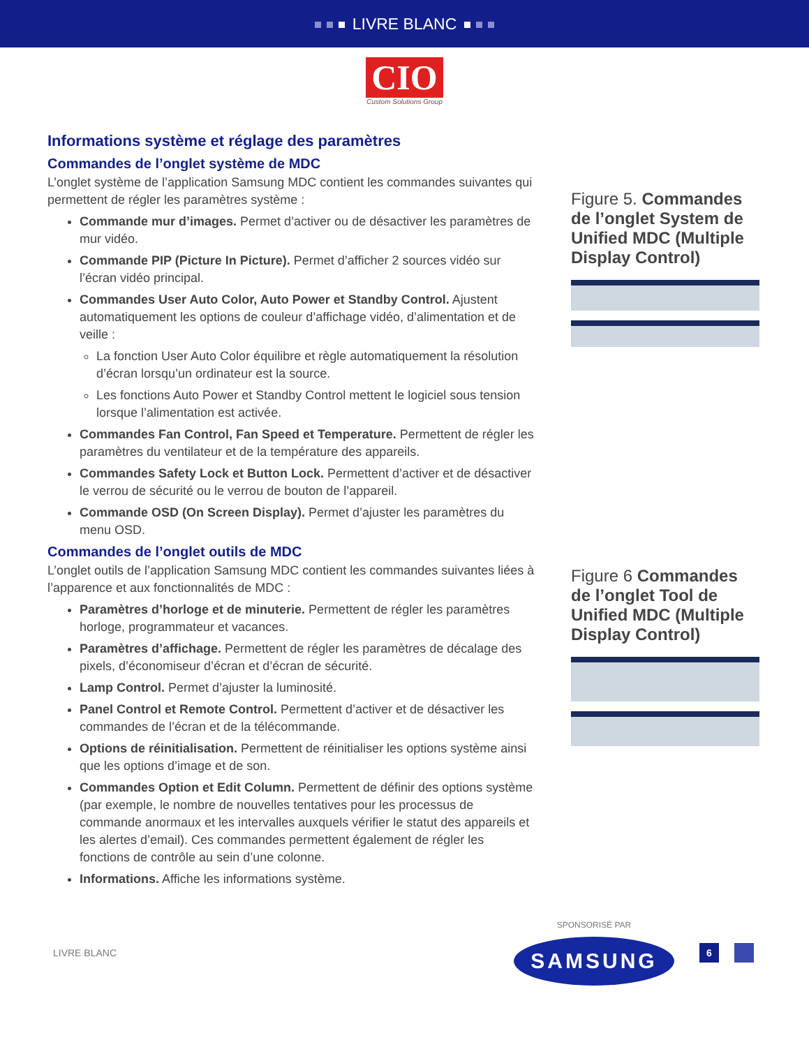LIVRE BLANC
CIO
Custom Solutions Group
Informations système et réglage des paramètres
Commandes de l’onglet système de MDC
L’onglet système de l’application Samsung MDC contient les commandes suivantes qui permettent de régler les paramètres système :
Commande mur d’images. Permet d’activer ou de désactiver les paramètres de mur vidéo.
Commande PIP (Picture In Picture). Permet d’afficher 2 sources vidéo sur l’écran vidéo principal.
Commandes User Auto Color, Auto Power et Standby Control. Ajustent automatiquement les options de couleur d’affichage vidéo, d’alimentation et de veille :
La fonction User Auto Color équilibre et règle automatiquement la résolution d’écran lorsqu’un ordinateur est la source.
Les fonctions Auto Power et Standby Control mettent le logiciel sous tension lorsque l’alimentation est activée.
Commandes Fan Control, Fan Speed et Temperature. Permettent de régler les paramètres du ventilateur et de la température des appareils.
Commandes Safety Lock et Button Lock. Permettent d’activer et de désactiver le verrou de sécurité ou le verrou de bouton de l’appareil.
Commande OSD (On Screen Display). Permet d’ajuster les paramètres du menu OSD.
Commandes de l’onglet outils de MDC
L’onglet outils de l’application Samsung MDC contient les commandes suivantes liées à l’apparence et aux fonctionnalités de MDC :
Paramètres d’horloge et de minuterie. Permettent de régler les paramètres horloge, programmateur et vacances.
Paramètres d’affichage. Permettent de régler les paramètres de décalage des pixels, d’économiseur d’écran et d’écran de sécurité.
Lamp Control. Permet d’ajuster la luminosité.
Panel Control et Remote Control. Permettent d’activer et de désactiver les commandes de l’écran et de la télécommande.
Options de réinitialisation. Permettent de réinitialiser les options système ainsi que les options d’image et de son.
Commandes Option et Edit Column. Permettent de définir des options système (par exemple, le nombre de nouvelles tentatives pour les processus de commande anormaux et les intervalles auxquels vérifier le statut des appareils et les alertes d’email). Ces commandes permettent également de régler les fonctions de contrôle au sein d’une colonne.
Informations. Affiche les informations système.
Figure 5. Commandes de l’onglet System de Unified MDC (Multiple Display Control)
Figure 6 Commandes de l’onglet Tool de Unified MDC (Multiple Display Control)
LIVRE BLANC
SPONSORISÉ PAR
SAMSUNG
6